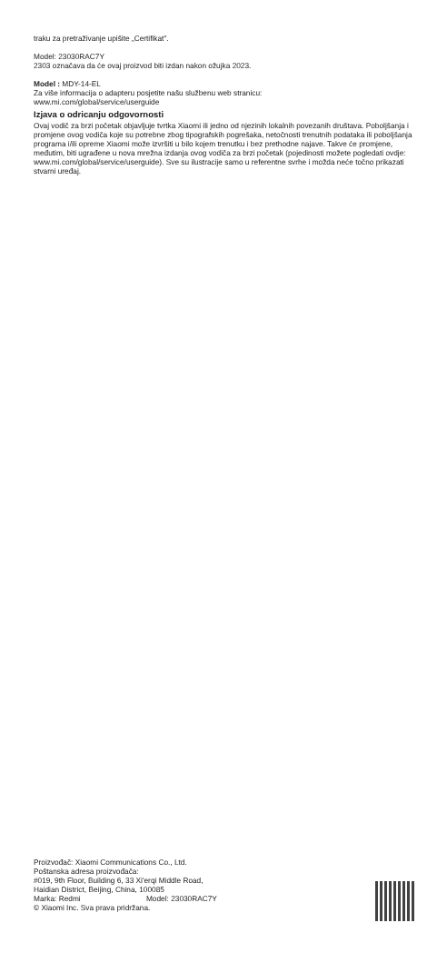traku za pretraživanje upišite „Certifikat”.
Model: 23030RAC7Y
2303 označava da će ovaj proizvod biti izdan nakon ožujka 2023.
Model : MDY-14-EL
Za više informacija o adapteru posjetite našu službenu web stranicu:
www.mi.com/global/service/userguide
Izjava o odricanju odgovornosti
Ovaj vodič za brzi početak objavljuje tvrtka Xiaomi ili jedno od njezinih lokalnih povezanih društava. Poboljšanja i promjene ovog vodiča koje su potrebne zbog tipografskih pogrešaka, netočnosti trenutnih podataka ili poboljšanja programa i/ili opreme Xiaomi može izvršiti u bilo kojem trenutku i bez prethodne najave. Takve će promjene, međutim, biti ugrađene u nova mrežna izdanja ovog vodiča za brzi početak (pojedinosti možete pogledati ovdje: www.mi.com/global/service/userguide). Sve su ilustracije samo u referentne svrhe i možda neće točno prikazati stvarni uređaj.
Proizvođač: Xiaomi Communications Co., Ltd.
Poštanska adresa proizvođača:
#019, 9th Floor, Building 6, 33 Xi'erqi Middle Road,
Haidian District, Beijing, China, 100085
Marka: Redmi Model: 23030RAC7Y
© Xiaomi Inc. Sva prava pridržana.